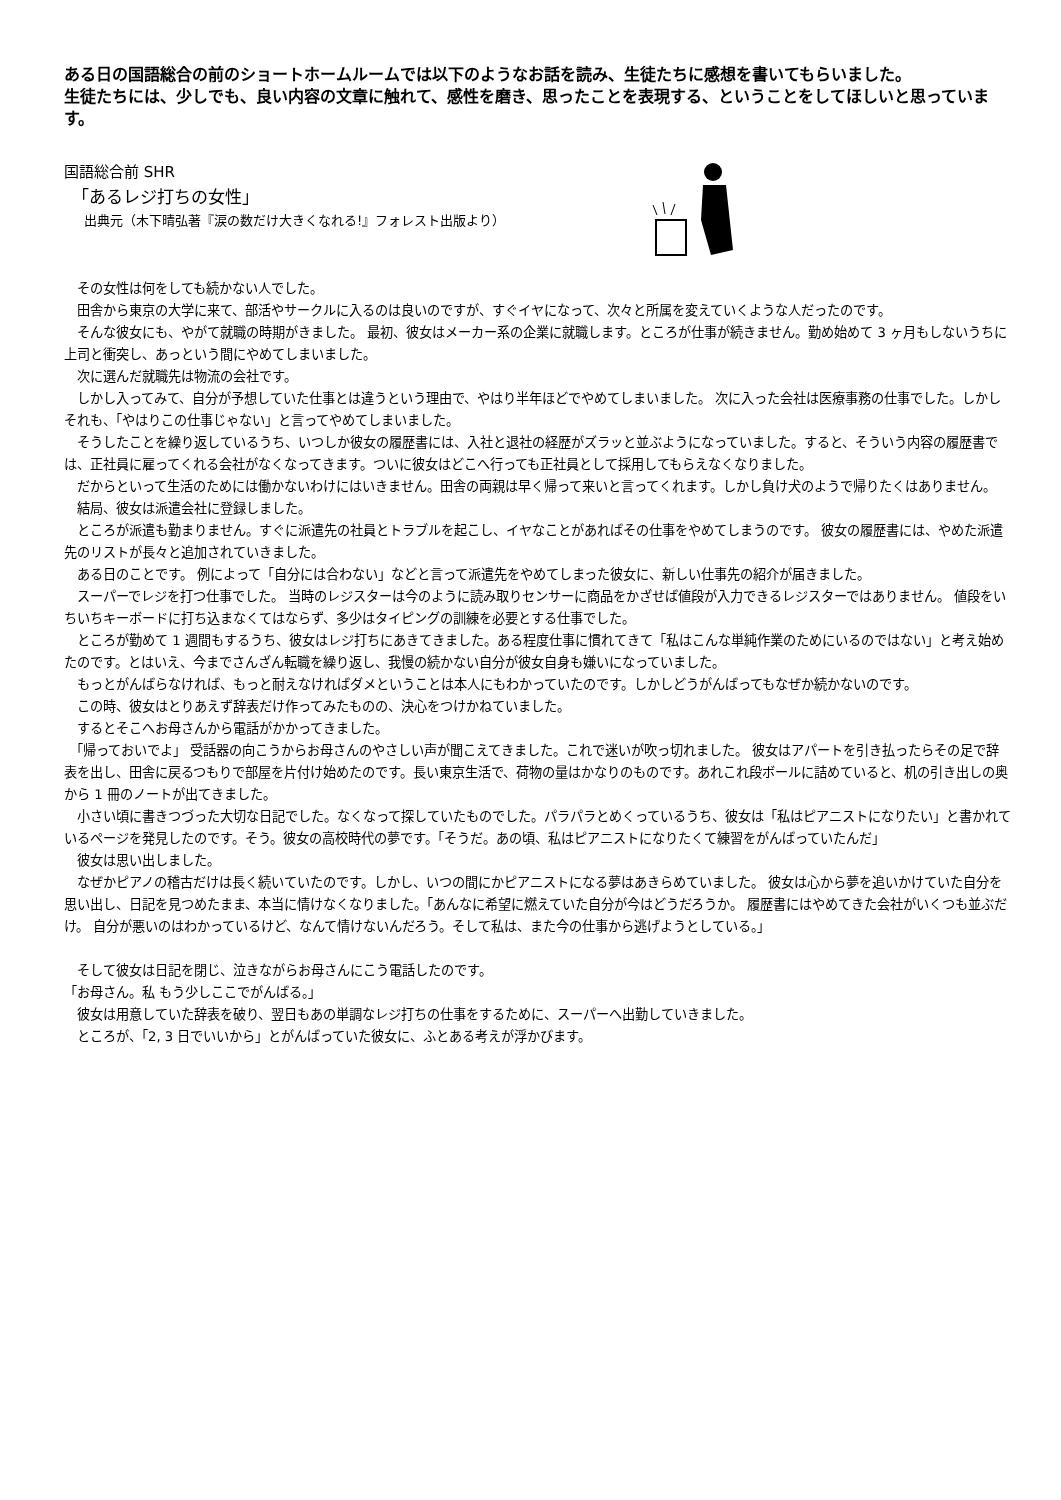ある日の国語総合の前のショートホームルームでは以下のようなお話を読み、生徒たちに感想を書いてもらいました。
生徒たちには、少しでも、良い内容の文章に触れて、感性を磨き、思ったことを表現する、ということをしてほしいと思っています。
国語総合前 SHR
「あるレジ打ちの女性」
出典元（木下晴弘著『涙の数だけ大きくなれる!』フォレスト出版より）
　その女性は何をしても続かない人でした。
　田舎から東京の大学に来て、部活やサークルに入るのは良いのですが、すぐイヤになって、次々と所属を変えていくような人だったのです。
　そんな彼女にも、やがて就職の時期がきました。 最初、彼女はメーカー系の企業に就職します。ところが仕事が続きません。勤め始めて 3 ヶ月もしないうちに上司と衝突し、あっという間にやめてしまいました。
　次に選んだ就職先は物流の会社です。
　しかし入ってみて、自分が予想していた仕事とは違うという理由で、やはり半年ほどでやめてしまいました。 次に入った会社は医療事務の仕事でした。しかしそれも、「やはりこの仕事じゃない」と言ってやめてしまいました。
　そうしたことを繰り返しているうち、いつしか彼女の履歴書には、入社と退社の経歴がズラッと並ぶようになっていました。すると、そういう内容の履歴書では、正社員に雇ってくれる会社がなくなってきます。ついに彼女はどこへ行っても正社員として採用してもらえなくなりました。
　だからといって生活のためには働かないわけにはいきません。田舎の両親は早く帰って来いと言ってくれます。しかし負け犬のようで帰りたくはありません。
　結局、彼女は派遣会社に登録しました。
　ところが派遣も勤まりません。すぐに派遣先の社員とトラブルを起こし、イヤなことがあればその仕事をやめてしまうのです。 彼女の履歴書には、やめた派遣先のリストが長々と追加されていきました。
　ある日のことです。 例によって「自分には合わない」などと言って派遣先をやめてしまった彼女に、新しい仕事先の紹介が届きました。
　スーパーでレジを打つ仕事でした。 当時のレジスターは今のように読み取りセンサーに商品をかざせば値段が入力できるレジスターではありません。 値段をいちいちキーボードに打ち込まなくてはならず、多少はタイピングの訓練を必要とする仕事でした。
　ところが勤めて 1 週間もするうち、彼女はレジ打ちにあきてきました。ある程度仕事に慣れてきて「私はこんな単純作業のためにいるのではない」と考え始めたのです。とはいえ、今までさんざん転職を繰り返し、我慢の続かない自分が彼女自身も嫌いになっていました。
　もっとがんばらなければ、もっと耐えなければダメということは本人にもわかっていたのです。しかしどうがんばってもなぜか続かないのです。
　この時、彼女はとりあえず辞表だけ作ってみたものの、決心をつけかねていました。
　するとそこへお母さんから電話がかかってきました。
　「帰っておいでよ」 受話器の向こうからお母さんのやさしい声が聞こえてきました。これで迷いが吹っ切れました。 彼女はアパートを引き払ったらその足で辞表を出し、田舎に戻るつもりで部屋を片付け始めたのです。長い東京生活で、荷物の量はかなりのものです。あれこれ段ボールに詰めていると、机の引き出しの奥から 1 冊のノートが出てきました。
　小さい頃に書きつづった大切な日記でした。なくなって探していたものでした。パラパラとめくっているうち、彼女は「私はピアニストになりたい」と書かれているページを発見したのです。そう。彼女の高校時代の夢です。「そうだ。あの頃、私はピアニストになりたくて練習をがんばっていたんだ」
　彼女は思い出しました。
　なぜかピアノの稽古だけは長く続いていたのです。しかし、いつの間にかピアニストになる夢はあきらめていました。 彼女は心から夢を追いかけていた自分を思い出し、日記を見つめたまま、本当に情けなくなりました。「あんなに希望に燃えていた自分が今はどうだろうか。 履歴書にはやめてきた会社がいくつも並ぶだけ。 自分が悪いのはわかっているけど、なんて情けないんだろう。そして私は、また今の仕事から逃げようとしている。」
　そして彼女は日記を閉じ、泣きながらお母さんにこう電話したのです。
「お母さん。私 もう少しここでがんばる。」
　彼女は用意していた辞表を破り、翌日もあの単調なレジ打ちの仕事をするために、スーパーへ出勤していきました。
　ところが、「2, 3 日でいいから」とがんばっていた彼女に、ふとある考えが浮かびます。